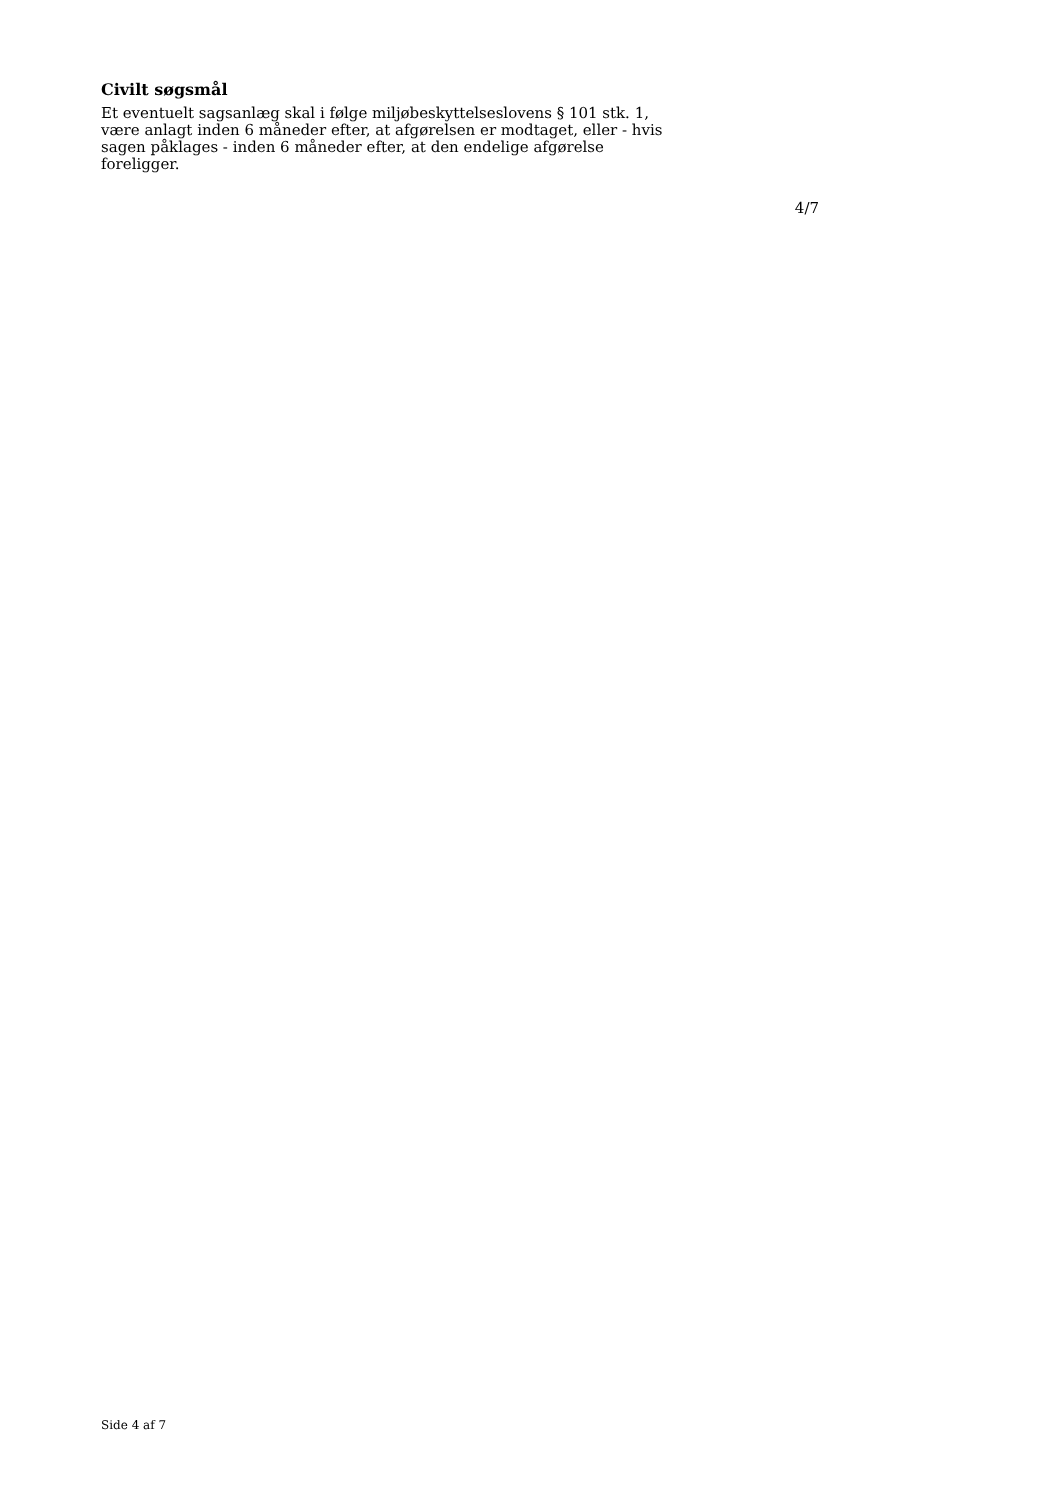Civilt søgsmål
Et eventuelt sagsanlæg skal i følge miljøbeskyttelseslovens § 101 stk. 1, være anlagt inden 6 måneder efter, at afgørelsen er modtaget, eller - hvis sagen påklages - inden 6 måneder efter, at den endelige afgørelse foreligger.
4/7
Side 4 af 7